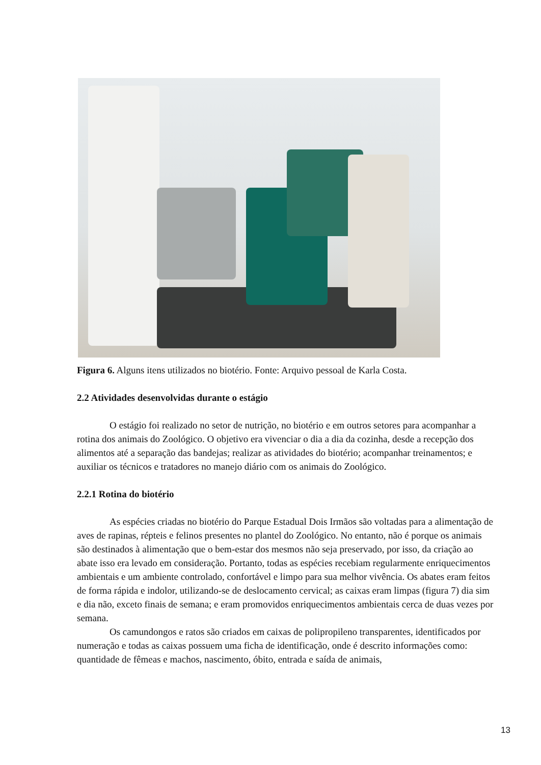Figura 6. Alguns itens utilizados no biotério. Fonte: Arquivo pessoal de Karla Costa.
2.2 Atividades desenvolvidas durante o estágio
O estágio foi realizado no setor de nutrição, no biotério e em outros setores para acompanhar a rotina dos animais do Zoológico. O objetivo era vivenciar o dia a dia da cozinha, desde a recepção dos alimentos até a separação das bandejas; realizar as atividades do biotério; acompanhar treinamentos; e auxiliar os técnicos e tratadores no manejo diário com os animais do Zoológico.
2.2.1 Rotina do biotério
As espécies criadas no biotério do Parque Estadual Dois Irmãos são voltadas para a alimentação de aves de rapinas, répteis e felinos presentes no plantel do Zoológico. No entanto, não é porque os animais são destinados à alimentação que o bem-estar dos mesmos não seja preservado, por isso, da criação ao abate isso era levado em consideração. Portanto, todas as espécies recebiam regularmente enriquecimentos ambientais e um ambiente controlado, confortável e limpo para sua melhor vivência. Os abates eram feitos de forma rápida e indolor, utilizando-se de deslocamento cervical; as caixas eram limpas (figura 7) dia sim e dia não, exceto finais de semana; e eram promovidos enriquecimentos ambientais cerca de duas vezes por semana.
Os camundongos e ratos são criados em caixas de polipropileno transparentes, identificados por numeração e todas as caixas possuem uma ficha de identificação, onde é descrito informações como: quantidade de fêmeas e machos, nascimento, óbito, entrada e saída de animais,
13